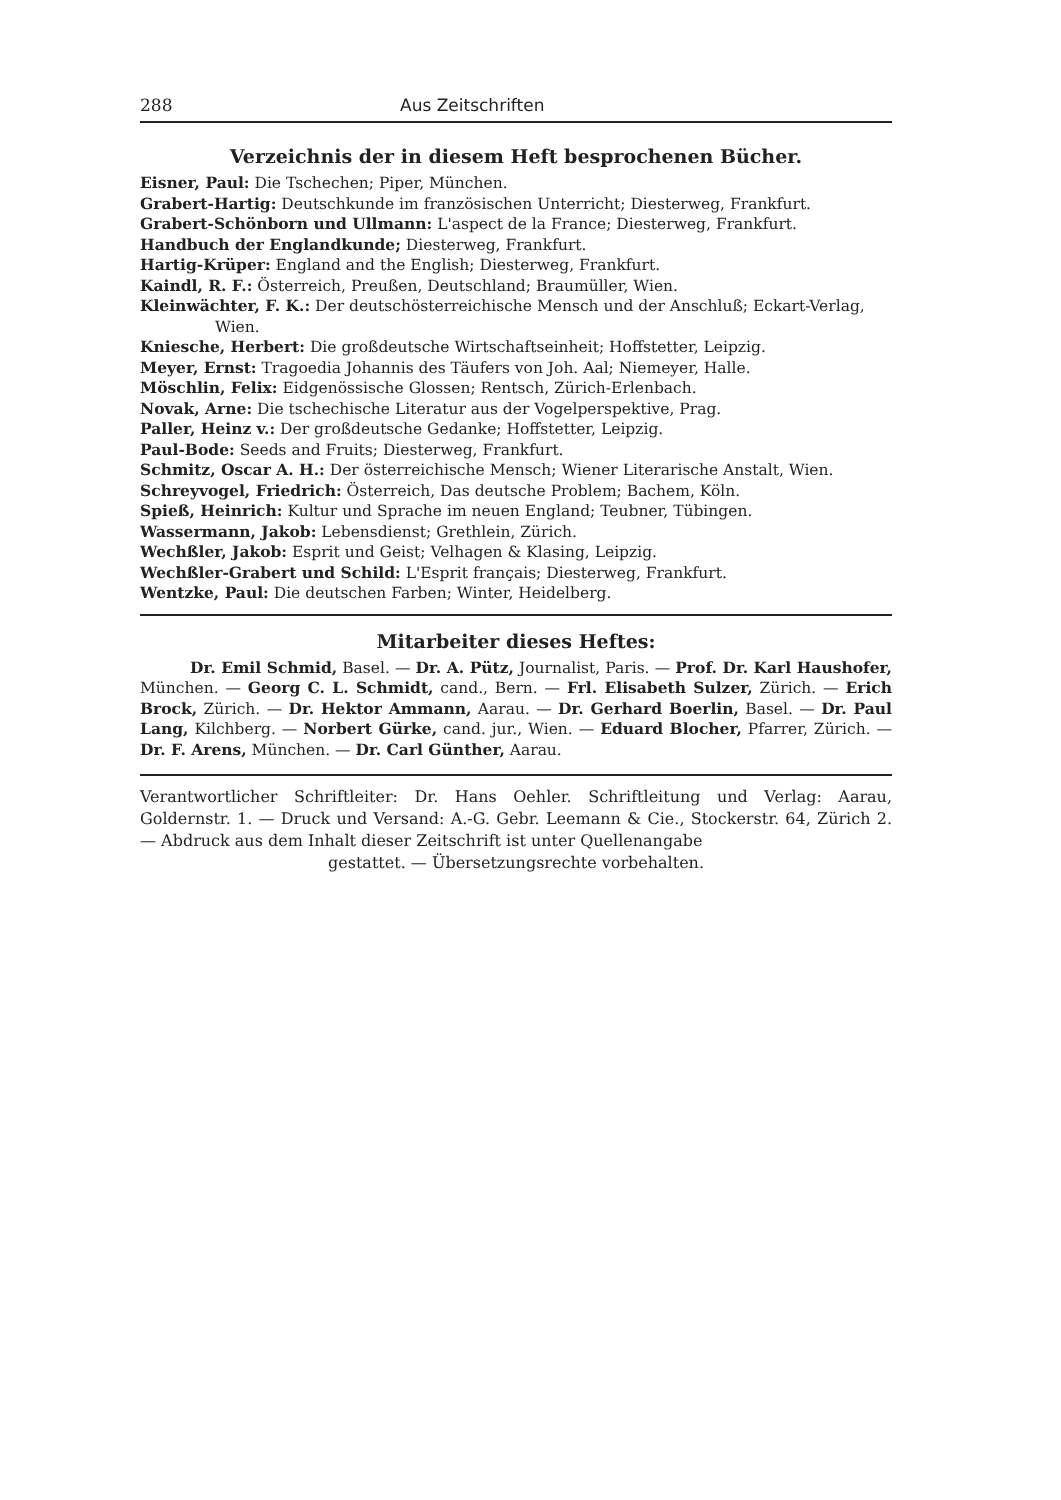288 Aus Zeitschriften
Verzeichnis der in diesem Heft besprochenen Bücher.
Eisner, Paul: Die Tschechen; Piper, München.
Grabert-Hartig: Deutschkunde im französischen Unterricht; Diesterweg, Frankfurt.
Grabert-Schönborn und Ullmann: L'aspect de la France; Diesterweg, Frankfurt.
Handbuch der Englandkunde; Diesterweg, Frankfurt.
Hartig-Krüper: England and the English; Diesterweg, Frankfurt.
Kaindl, R. F.: Österreich, Preußen, Deutschland; Braumüller, Wien.
Kleinwächter, F. K.: Der deutschösterreichische Mensch und der Anschluß; Eckart-Verlag, Wien.
Kniesche, Herbert: Die großdeutsche Wirtschaftseinheit; Hoffstetter, Leipzig.
Meyer, Ernst: Tragoedia Johannis des Täufers von Joh. Aal; Niemeyer, Halle.
Möschlin, Felix: Eidgenössische Glossen; Rentsch, Zürich-Erlenbach.
Novak, Arne: Die tschechische Literatur aus der Vogelperspektive, Prag.
Paller, Heinz v.: Der großdeutsche Gedanke; Hoffstetter, Leipzig.
Paul-Bode: Seeds and Fruits; Diesterweg, Frankfurt.
Schmitz, Oscar A. H.: Der österreichische Mensch; Wiener Literarische Anstalt, Wien.
Schreyvogel, Friedrich: Österreich, Das deutsche Problem; Bachem, Köln.
Spieß, Heinrich: Kultur und Sprache im neuen England; Teubner, Tübingen.
Wassermann, Jakob: Lebensdienst; Grethlein, Zürich.
Wechßler, Jakob: Esprit und Geist; Velhagen & Klasing, Leipzig.
Wechßler-Grabert und Schild: L'Esprit français; Diesterweg, Frankfurt.
Wentzke, Paul: Die deutschen Farben; Winter, Heidelberg.
Mitarbeiter dieses Heftes:
Dr. Emil Schmid, Basel. — Dr. A. Pütz, Journalist, Paris. — Prof. Dr. Karl Haushofer, München. — Georg C. L. Schmidt, cand., Bern. — Frl. Elisabeth Sulzer, Zürich. — Erich Brock, Zürich. — Dr. Hektor Ammann, Aarau. — Dr. Gerhard Boerlin, Basel. — Dr. Paul Lang, Kilchberg. — Norbert Gürke, cand. jur., Wien. — Eduard Blocher, Pfarrer, Zürich. — Dr. F. Arens, München. — Dr. Carl Günther, Aarau.
Verantwortlicher Schriftleiter: Dr. Hans Oehler. Schriftleitung und Verlag: Aarau, Goldernstr. 1. — Druck und Versand: A.-G. Gebr. Leemann & Cie., Stockerstr. 64, Zürich 2. — Abdruck aus dem Inhalt dieser Zeitschrift ist unter Quellenangabe
gestattet. — Übersetzungsrechte vorbehalten.